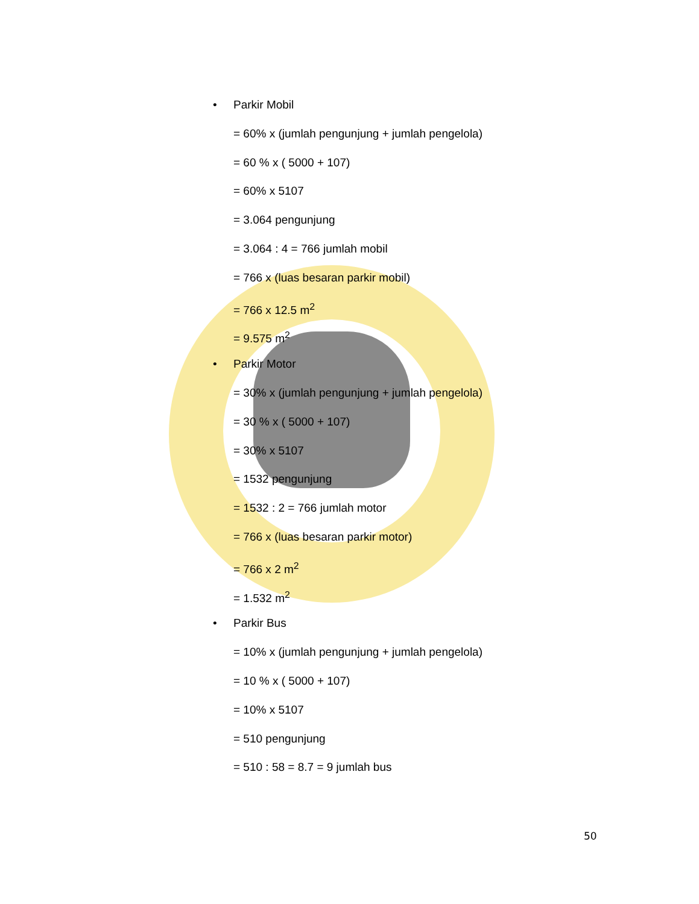• Parkir Mobil
= 60% x (jumlah pengunjung + jumlah pengelola)
= 60 % x ( 5000 + 107)
= 60% x 5107
= 3.064 pengunjung
= 3.064 : 4 = 766 jumlah mobil
= 766 x (luas besaran parkir mobil)
= 766 x 12.5 m<sup>2</sup>
= 9.575 m<sup>2</sup>
• Parkir Motor
= 30% x (jumlah pengunjung + jumlah pengelola)
= 30 % x ( 5000 + 107)
= 30% x 5107
= 1532 pengunjung
= 1532 : 2 = 766 jumlah motor
= 766 x (luas besaran parkir motor)
= 766 x 2 m<sup>2</sup>
= 1.532 m<sup>2</sup>
• Parkir Bus
= 10% x (jumlah pengunjung + jumlah pengelola)
= 10 % x ( 5000 + 107)
= 10% x 5107
= 510 pengunjung
= 510 : 58 = 8.7 = 9 jumlah bus
50